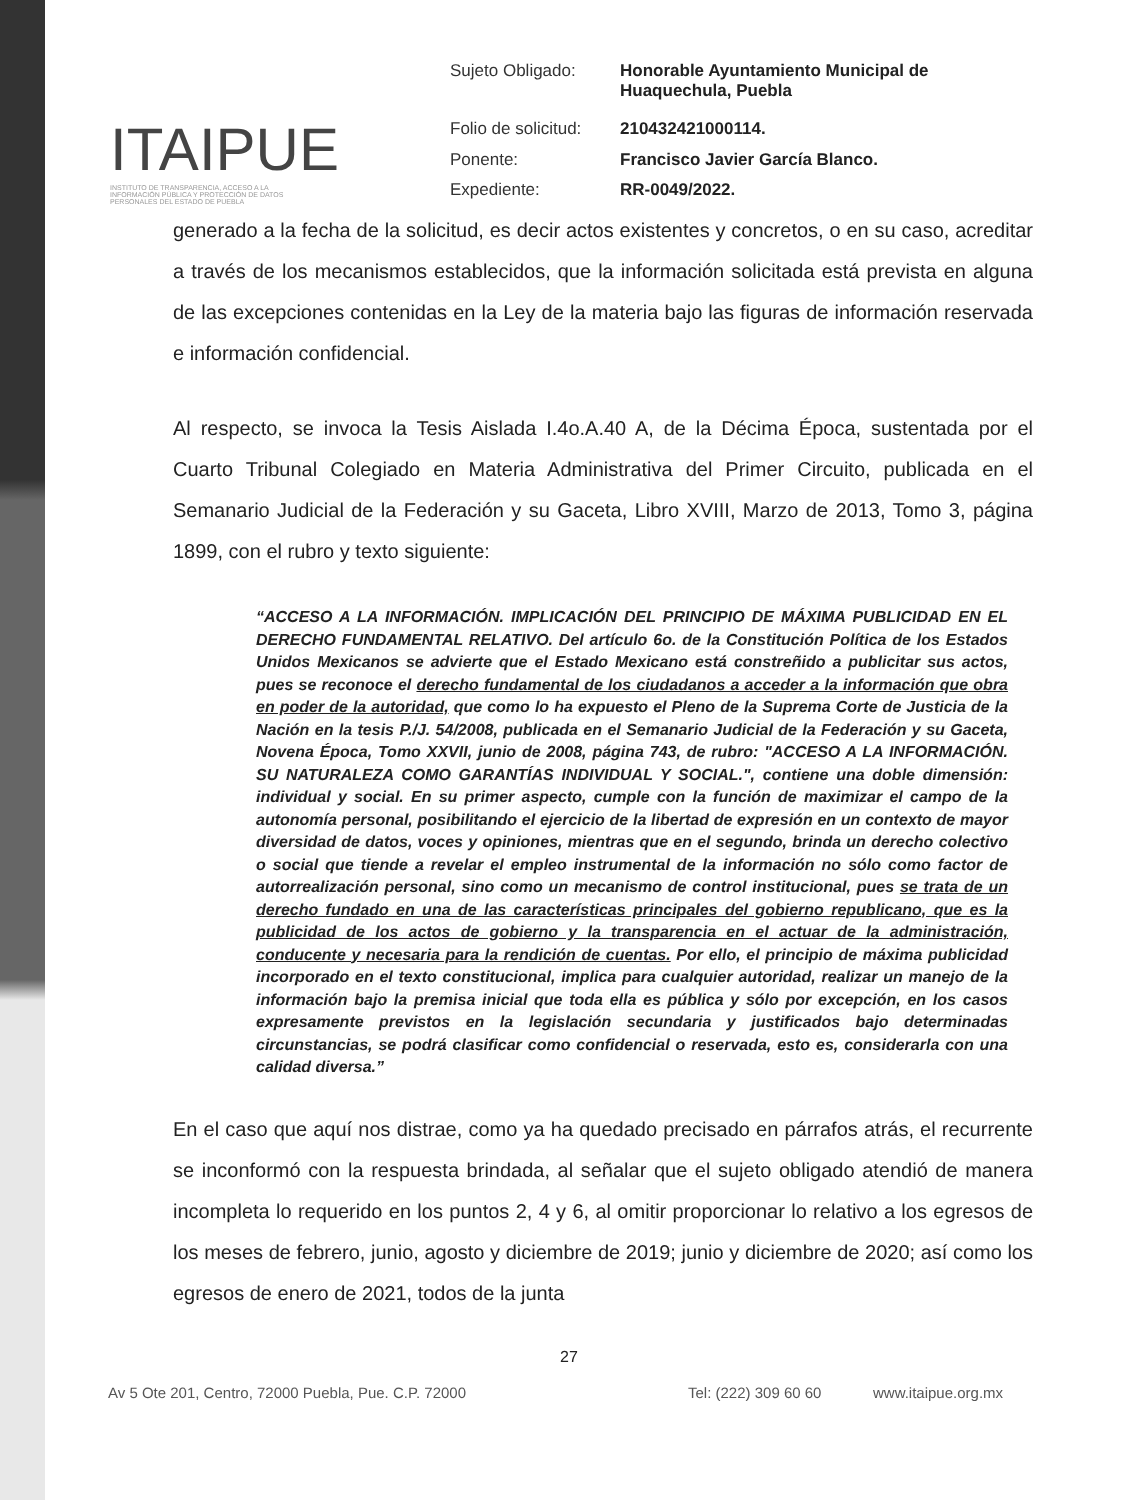ITAIPUE
INSTITUTO DE TRANSPARENCIA, ACCESO A LA INFORMACIÓN PÚBLICA Y PROTECCIÓN DE DATOS PERSONALES DEL ESTADO DE PUEBLA
| Sujeto Obligado: | Honorable Ayuntamiento Municipal de Huaquechula, Puebla |
| Folio de solicitud: | 210432421000114. |
| Ponente: | Francisco Javier García Blanco. |
| Expediente: | RR-0049/2022. |
generado a la fecha de la solicitud, es decir actos existentes y concretos, o en su caso, acreditar a través de los mecanismos establecidos, que la información solicitada está prevista en alguna de las excepciones contenidas en la Ley de la materia bajo las figuras de información reservada e información confidencial.
Al respecto, se invoca la Tesis Aislada I.4o.A.40 A, de la Décima Época, sustentada por el Cuarto Tribunal Colegiado en Materia Administrativa del Primer Circuito, publicada en el Semanario Judicial de la Federación y su Gaceta, Libro XVIII, Marzo de 2013, Tomo 3, página 1899, con el rubro y texto siguiente:
“ACCESO A LA INFORMACIÓN. IMPLICACIÓN DEL PRINCIPIO DE MÁXIMA PUBLICIDAD EN EL DERECHO FUNDAMENTAL RELATIVO. Del artículo 6o. de la Constitución Política de los Estados Unidos Mexicanos se advierte que el Estado Mexicano está constreñido a publicitar sus actos, pues se reconoce el derecho fundamental de los ciudadanos a acceder a la información que obra en poder de la autoridad, que como lo ha expuesto el Pleno de la Suprema Corte de Justicia de la Nación en la tesis P./J. 54/2008, publicada en el Semanario Judicial de la Federación y su Gaceta, Novena Época, Tomo XXVII, junio de 2008, página 743, de rubro: "ACCESO A LA INFORMACIÓN. SU NATURALEZA COMO GARANTÍAS INDIVIDUAL Y SOCIAL.", contiene una doble dimensión: individual y social. En su primer aspecto, cumple con la función de maximizar el campo de la autonomía personal, posibilitando el ejercicio de la libertad de expresión en un contexto de mayor diversidad de datos, voces y opiniones, mientras que en el segundo, brinda un derecho colectivo o social que tiende a revelar el empleo instrumental de la información no sólo como factor de autorrealización personal, sino como un mecanismo de control institucional, pues se trata de un derecho fundado en una de las características principales del gobierno republicano, que es la publicidad de los actos de gobierno y la transparencia en el actuar de la administración, conducente y necesaria para la rendición de cuentas. Por ello, el principio de máxima publicidad incorporado en el texto constitucional, implica para cualquier autoridad, realizar un manejo de la información bajo la premisa inicial que toda ella es pública y sólo por excepción, en los casos expresamente previstos en la legislación secundaria y justificados bajo determinadas circunstancias, se podrá clasificar como confidencial o reservada, esto es, considerarla con una calidad diversa.”
En el caso que aquí nos distrae, como ya ha quedado precisado en párrafos atrás, el recurrente se inconformó con la respuesta brindada, al señalar que el sujeto obligado atendió de manera incompleta lo requerido en los puntos 2, 4 y 6, al omitir proporcionar lo relativo a los egresos de los meses de febrero, junio, agosto y diciembre de 2019; junio y diciembre de 2020; así como los egresos de enero de 2021, todos de la junta
27
Av 5 Ote 201, Centro, 72000 Puebla, Pue. C.P. 72000 Tel: (222) 309 60 60 www.itaipue.org.mx